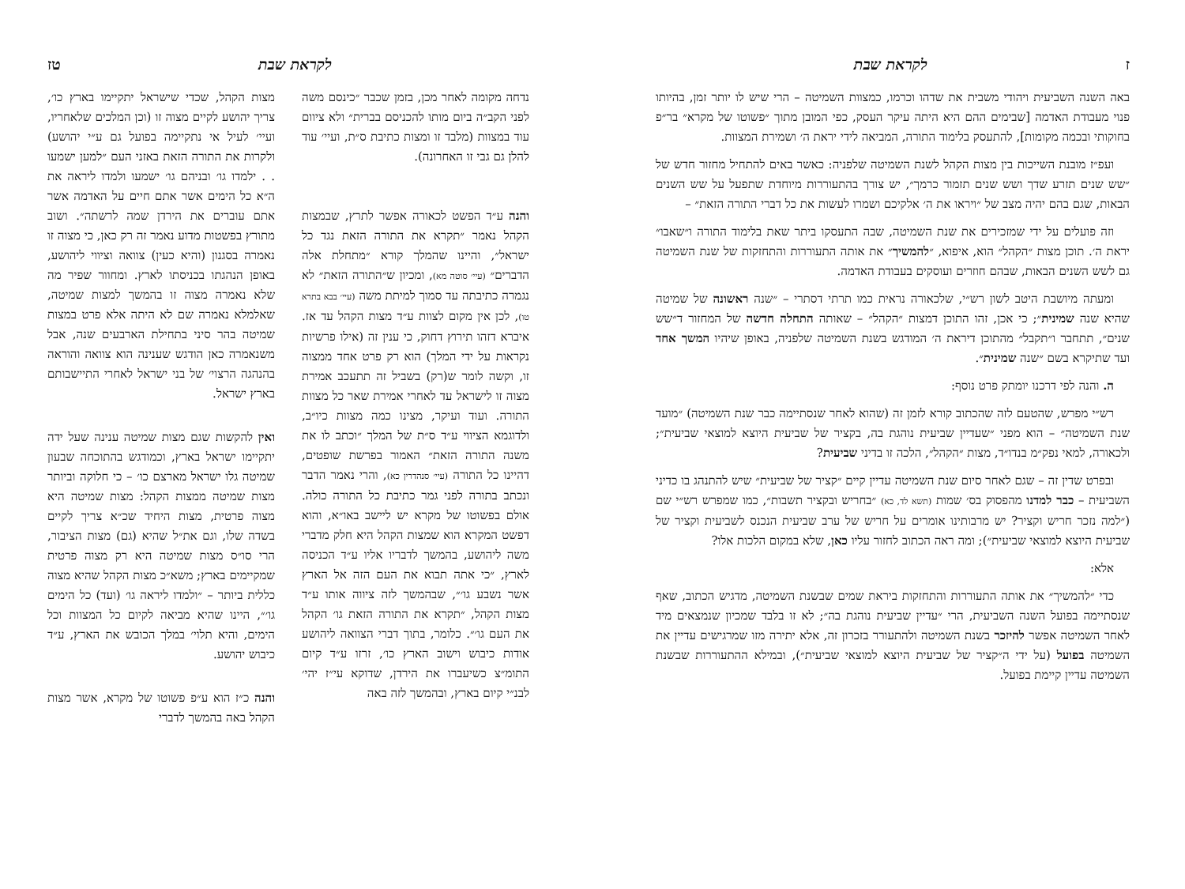ז לקראת שבת
באה השנה השביעית ויהודי משבית את שדהו וכרמו, כמצוות השמיטה – הרי שיש לו יותר זמן, בהיותו פנוי מעבודת האדמה [שבימים ההם היא היתה עיקר העסק, כפי המובן מתוך ״פשוטו של מקרא״ בר״פ בחוקותי ובכמה מקומות], להתעסק בלימוד התורה, המביאה לידי יראת ה׳ ושמירת המצוות.
ועפ״ז מובנת השייכות בין מצות הקהל לשנת השמיטה שלפניה: כאשר באים להתחיל מחזור חדש של ״שש שנים תזרע שדך ושש שנים תזמור כרמך״, יש צורך בהתעוררות מיוחדת שתפעל על שש השנים הבאות, שגם בהם יהיה מצב של ״ויראו את ה׳ אלקיכם ושמרו לעשות את כל דברי התורה הזאת״ –
וזה פועלים על ידי שמזכירים את שנת השמיטה, שבה התעסקו ביתר שאת בלימוד התורה ו״שאבו״ יראת ה׳. תוכן מצות ״הקהל״ הוא, איפוא, ״להמשיך״ את אותה התעוררות והתחזקות של שנת השמיטה גם לשש השנים הבאות, שבהם חוזרים ועוסקים בעבודת האדמה.
ומעתה מיושבת היטב לשון רש״י, שלכאורה נראית כמו תרתי דסתרי – ״שנה ראשונה של שמיטה שהיא שנה שמינית״; כי אכן, זהו התוכן דמצות ״הקהל״ – שאותה התחלה חדשה של המחזור ד״שש שנים״, תתחבר ו״תקבל״ מהתוכן דיראת ה׳ המודגש בשנת השמיטה שלפניה, באופן שיהיו המשך אחד ועד שתיקרא בשם ״שנה שמינית״.
ה. והנה לפי דרכנו יומתק פרט נוסף:
רש״י מפרש, שהטעם לזה שהכתוב קורא לזמן זה (שהוא לאחר שנסתיימה כבר שנת השמיטה) ״מועד שנת השמיטה״ – הוא מפני ״שעדיין שביעית נוהגת בה, בקציר של שביעית היוצא למוצאי שביעית״; ולכאורה, למאי נפק״מ בנדו״ד, מצות ״הקהל״, הלכה זו בדיני שביעית?
ובפרט שדין זה – שגם לאחר סיום שנת השמיטה עדיין קיים ״קציר של שביעית״ שיש להתנהג בו כדיני השביעית – כבר למדנו מהפסוק בס׳ שמות (תשא לד, כא) ״בחריש ובקציר תשבות״, כמו שמפרש רש״י שם (״למה נזכר חריש וקציר? יש מרבותינו אומרים על חריש של ערב שביעית הנכנס לשביעית וקציר של שביעית היוצא למוצאי שביעית״); ומה ראה הכתוב לחזור עליו כאן, שלא במקום הלכות אלו?
אלא:
כדי ״להמשיך״ את אותה התעוררות והתחזקות ביראת שמים שבשנת השמיטה, מדגיש הכתוב, שאף שנסתיימה בפועל השנה השביעית, הרי ״עדיין שביעית נוהגת בה״; לא זו בלבד שמכיון שנמצאים מיד לאחר השמיטה אפשר להיזכר בשנת השמיטה ולהתעורר בזכרון זה, אלא יתירה מזו שמרגישים עדיין את השמיטה בפועל (על ידי ה״קציר של שביעית היוצא למוצאי שביעית״), ובמילא ההתעוררות שבשנת השמיטה עדיין קיימת בפועל.
לקראת שבת טז
נדחה מקומה לאחר מכן, בזמן שכבר ״כינסם משה לפני הקב״ה ביום מותו להכניסם בברית״ ולא ציוום עוד במצוות (מלבד זו ומצות כתיבת ס״ת, ועיי׳ עוד להלן גם גבי זו האחרונה).
והנה ע״ד הפשט לכאורה אפשר לתרץ, שבמצות הקהל נאמר ״תקרא את התורה הזאת נגד כל ישראל״, והיינו שהמלך קורא ״מתחלת אלה הדברים״ (עיי׳ סוטה מא), ומכיון ש״התורה הזאת״ לא נגמרה כתיבתה עד סמוך למיתת משה (עיי׳ בבא בתרא טו), לכן אין מקום לצוות ע״ד מצות הקהל עד אז. איברא דזהו תירוץ דחוק, כי ענין זה (אילו פרשיות נקראות על ידי המלך) הוא רק פרט אחד ממצוה זו, וקשה לומר ש(רק) בשביל זה תתעכב אמירת מצוה זו לישראל עד לאחרי אמירת שאר כל מצוות התורה. ועוד ועיקר, מצינו כמה מצוות כיו״ב, ולדוגמא הציווי ע״ד ס״ת של המלך ״וכתב לו את משנה התורה הזאת״ האמור בפרשת שופטים, דהיינו כל התורה (עיי׳ סנהדרין כא), והרי נאמר הדבר ונכתב בתורה לפני גמר כתיבת כל התורה כולה. אולם בפשוטו של מקרא יש ליישב באו״א, והוא דפשט המקרא הוא שמצות הקהל היא חלק מדברי משה ליהושע, בהמשך לדבריו אליו ע״ד הכניסה לארץ, ״כי אתה תבוא את העם הזה אל הארץ אשר נשבע גו׳״, שבהמשך לזה ציווה אותו ע״ד מצות הקהל, ״תקרא את התורה הזאת גו׳ הקהל את העם גו׳״. כלומר, בתוך דברי הצוואה ליהושע אודות כיבוש וישוב הארץ כו׳, זרזו ע״ד קיום התומ״צ כשיעברו את הירדן, שדוקא עי״ז יהי׳ לבנ״י קיום בארץ, ובהמשך לזה באה
מצות הקהל, שכדי שישראל יתקיימו בארץ כו׳, צריך יהושע לקיים מצוה זו (וכן המלכים שלאחריו, ועיי׳ לעיל אי נתקיימה בפועל גם ע״י יהושע) ולקרות את התורה הזאת באזני העם ״למען ישמעו . . ילמדו גו׳ ובניהם גו׳ ישמעו ולמדו ליראה את ה״א כל הימים אשר אתם חיים על האדמה אשר אתם עוברים את הירדן שמה לרשתה״. ושוב מתורץ בפשטות מדוע נאמר זה רק כאן, כי מצוה זו נאמרה בסגנון (והיא כעין) צוואה וציווי ליהושע, באופן הנהגתו בכניסתו לארץ. ומחוור שפיר מה שלא נאמרה מצוה זו בהמשך למצות שמיטה, שאלמלא נאמרה שם לא היתה אלא פרט במצות שמיטה בהר סיני בתחילת הארבעים שנה, אבל משנאמרה כאן הודגש שענינה הוא צוואה והוראה בהנהגה הרצוי׳ של בני ישראל לאחרי התיישבותם בארץ ישראל.
ואין להקשות שגם מצות שמיטה ענינה שעל ידה יתקיימו ישראל בארץ, וכמודגש בהתוכחה שבעון שמיטה גלו ישראל מארצם כו׳ – כי חלוקה וביותר מצות שמיטה ממצות הקהל: מצות שמיטה היא מצוה פרטית, מצות היחיד שכ״א צריך לקיים בשדה שלו, וגם את״ל שהיא (גם) מצות הציבור, הרי סו״ס מצות שמיטה היא רק מצוה פרטית שמקיימים בארץ; משא״כ מצות הקהל שהיא מצוה כללית ביותר – ״ולמדו ליראה גו׳ (ועד) כל הימים גו׳״, היינו שהיא מביאה לקיום כל המצוות וכל הימים, והיא תלוי׳ במלך הכובש את הארץ, ע״ד כיבוש יהושע.
והנה כ״ז הוא ע״פ פשוטו של מקרא, אשר מצות הקהל באה בהמשך לדברי